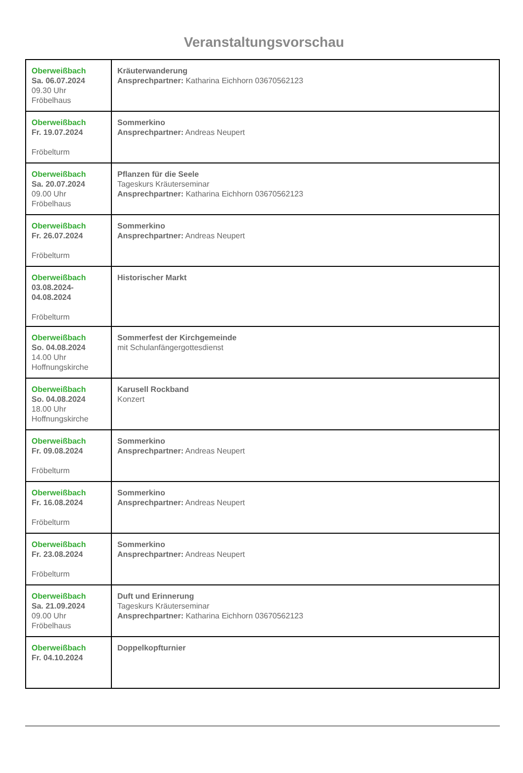Veranstaltungsvorschau
| Oberweißbach Sa. 06.07.2024 09.30 Uhr Fröbelhaus | Kräuterwanderung Ansprechpartner: Katharina Eichhorn 03670562123 |
| Oberweißbach Fr. 19.07.2024 Fröbelturm | Sommerkino Ansprechpartner: Andreas Neupert |
| Oberweißbach Sa. 20.07.2024 09.00 Uhr Fröbelhaus | Pflanzen für die Seele Tageskurs Kräuterseminar Ansprechpartner: Katharina Eichhorn 03670562123 |
| Oberweißbach Fr. 26.07.2024 Fröbelturm | Sommerkino Ansprechpartner: Andreas Neupert |
| Oberweißbach 03.08.2024- 04.08.2024 Fröbelturm | Historischer Markt |
| Oberweißbach So. 04.08.2024 14.00 Uhr Hoffnungskirche | Sommerfest der Kirchgemeinde mit Schulanfängergottesdienst |
| Oberweißbach So. 04.08.2024 18.00 Uhr Hoffnungskirche | Karusell Rockband Konzert |
| Oberweißbach Fr. 09.08.2024 Fröbelturm | Sommerkino Ansprechpartner: Andreas Neupert |
| Oberweißbach Fr. 16.08.2024 Fröbelturm | Sommerkino Ansprechpartner: Andreas Neupert |
| Oberweißbach Fr. 23.08.2024 Fröbelturm | Sommerkino Ansprechpartner: Andreas Neupert |
| Oberweißbach Sa. 21.09.2024 09.00 Uhr Fröbelhaus | Duft und Erinnerung Tageskurs Kräuterseminar Ansprechpartner: Katharina Eichhorn 03670562123 |
| Oberweißbach Fr. 04.10.2024 | Doppelkopfturnier |